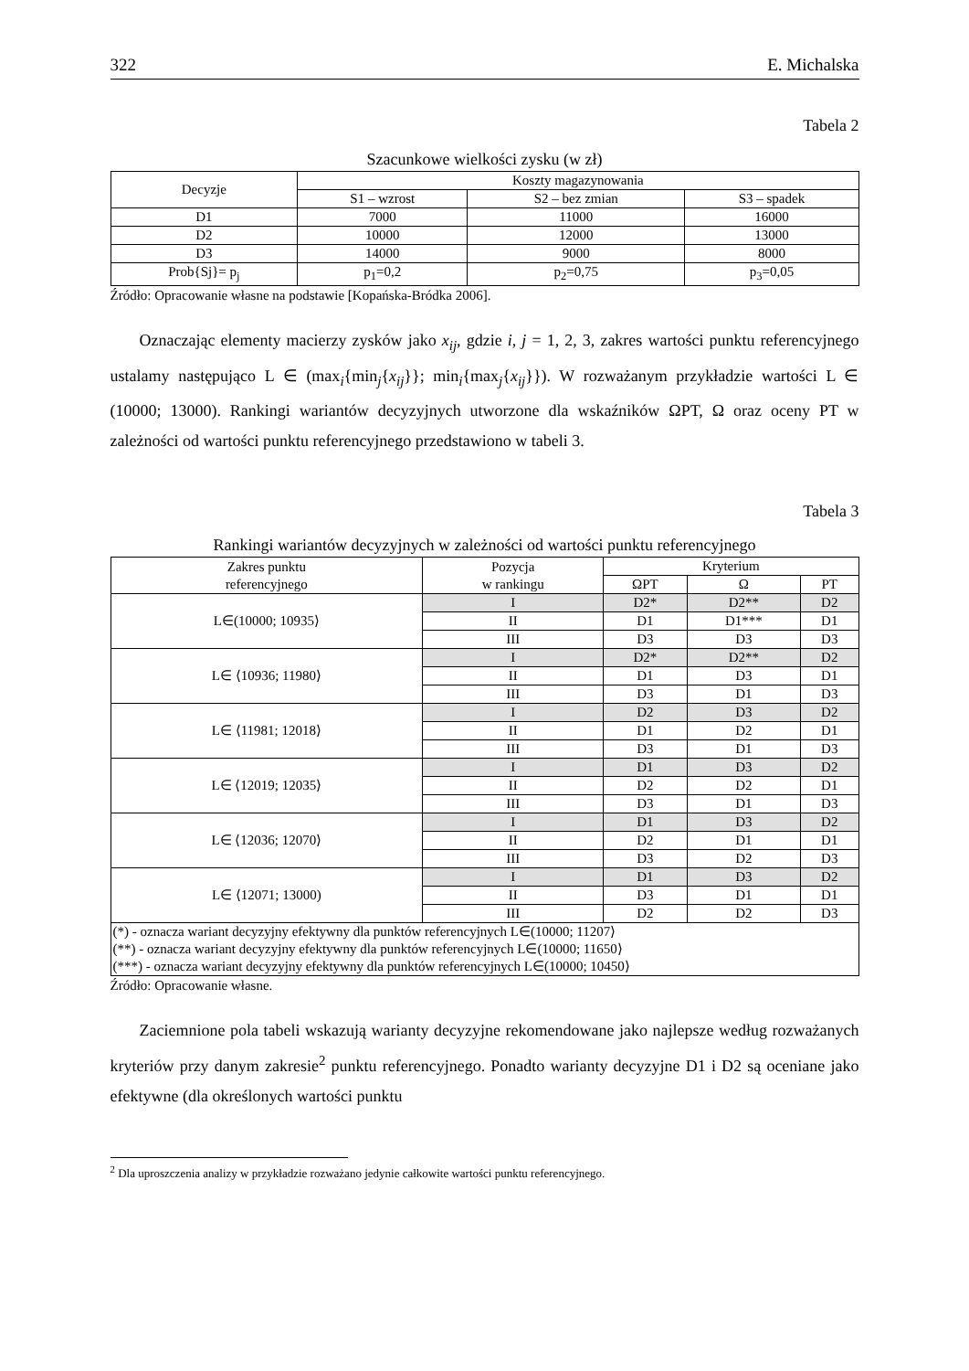322 E. Michalska
Tabela 2
Szacunkowe wielkości zysku (w zł)
| Decyzje | Koszty magazynowania | | |
| --- | --- | --- | --- |
| | S1 – wzrost | S2 – bez zmian | S3 – spadek |
| D1 | 7000 | 11000 | 16000 |
| D2 | 10000 | 12000 | 13000 |
| D3 | 14000 | 9000 | 8000 |
| Prob{Sj}= p<sub>j</sub> | p<sub>1</sub>=0,2 | p<sub>2</sub>=0,75 | p<sub>3</sub>=0,05 |
Źródło: Opracowanie własne na podstawie [Kopańska-Bródka 2006].
Oznaczając elementy macierzy zysków jako x<sub>ij</sub>, gdzie i, j = 1, 2, 3, zakres wartości punktu referencyjnego ustalamy następująco L ∈ (max<sub>i</sub>{min<sub>j</sub>{x<sub>ij</sub>}}; min<sub>i</sub>{max<sub>j</sub>{x<sub>ij</sub>}}). W rozważanym przykładzie wartości L ∈ (10000; 13000). Rankingi wariantów decyzyjnych utworzone dla wskaźników ΩPT, Ω oraz oceny PT w zależności od wartości punktu referencyjnego przedstawiono w tabeli 3.
Tabela 3
Rankingi wariantów decyzyjnych w zależności od wartości punktu referencyjnego
| Zakres punktu referencyjnego | Pozycja w rankingu | Kryterium | | |
| --- | --- | --- | --- | --- |
| | | ΩPT | Ω | PT |
| L∈(10000; 10935⟩ | I | D2* | D2** | D2 |
| | II | D1 | D1*** | D1 |
| | III | D3 | D3 | D3 |
| L∈ ⟨10936; 11980⟩ | I | D2* | D2** | D2 |
| | II | D1 | D3 | D1 |
| | III | D3 | D1 | D3 |
| L∈ ⟨11981; 12018⟩ | I | D2 | D3 | D2 |
| | II | D1 | D2 | D1 |
| | III | D3 | D1 | D3 |
| L∈ ⟨12019; 12035⟩ | I | D1 | D3 | D2 |
| | II | D2 | D2 | D1 |
| | III | D3 | D1 | D3 |
| L∈ ⟨12036; 12070⟩ | I | D1 | D3 | D2 |
| | II | D2 | D1 | D1 |
| | III | D3 | D2 | D3 |
| L∈ ⟨12071; 13000) | I | D1 | D3 | D2 |
| | II | D3 | D1 | D1 |
| | III | D2 | D2 | D3 |
| (*) - oznacza wariant decyzyjny efektywny dla punktów referencyjnych L∈(10000; 11207⟩ (**) - oznacza wariant decyzyjny efektywny dla punktów referencyjnych L∈(10000; 11650⟩ (***) - oznacza wariant decyzyjny efektywny dla punktów referencyjnych L∈(10000; 10450⟩ | | | | |
Źródło: Opracowanie własne.
Zaciemnione pola tabeli wskazują warianty decyzyjne rekomendowane jako najlepsze według rozważanych kryteriów przy danym zakresie<sup>2</sup> punktu referencyjnego. Ponadto warianty decyzyjne D1 i D2 są oceniane jako efektywne (dla określonych wartości punktu
<sup>2</sup> Dla uproszczenia analizy w przykładzie rozważano jedynie całkowite wartości punktu referencyjnego.